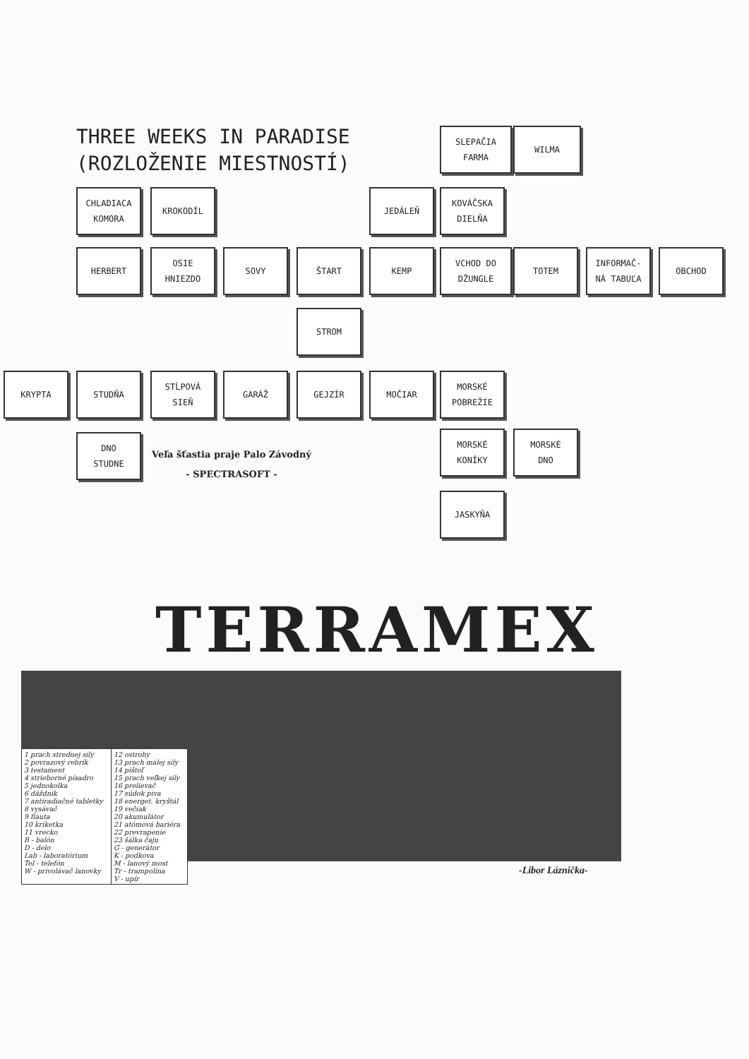THREE WEEKS IN PARADISE
(ROZLOŽENIE MIESTNOSTÍ)
SLEPAČIA
FARMA
WILMA
CHLADIACA
KOMORA
KROKODÍL JEDÁLEŇ
KOVÁČSKA
DIELŇA
HERBERT
OSIE
HNIEZDO
SOVY ŠTART KEMP
VCHOD DO
DŽUNGLE
TOTEM
INFORMAČ-
NÁ TABUĽA
OBCHOD
STROM
KRYPTA STUDŇA
STĹPOVÁ
SIEŇ
GARÁŽ GEJZÍR MOČIAR
MORSKÉ
POBREŽIE
DNO
STUDNE
Veľa šťastia praje Palo Závodný
- SPECTRASOFT -
MORSKÉ
KONÍKY
MORSKÉ
DNO
JASKYŇA
TERRAMEX
| 1 prach strednej sily 2 povrazový rebrík 3 testament 4 strieborné písadro 5 jednokolka 6 dáždnik 7 antiradiačné tabletky 8 vysávač 9 flauta 10 kriketka 11 vrecko B - balón D - delo Lab - laboratórium Tel - telefón W - privolávač lanovky | 12 ostrohy 13 prach malej sily 14 pištoľ 15 prach veľkej sily 16 prelievač 17 súdok piva 18 energet. kryštál 19 večiak 20 akumulátor 21 atómová bariéra 22 prevrapenie 23 šálka čaju G - generátor K - podkova M - lanový most Tr - trampolína V - upír |
-Libor Láznička-